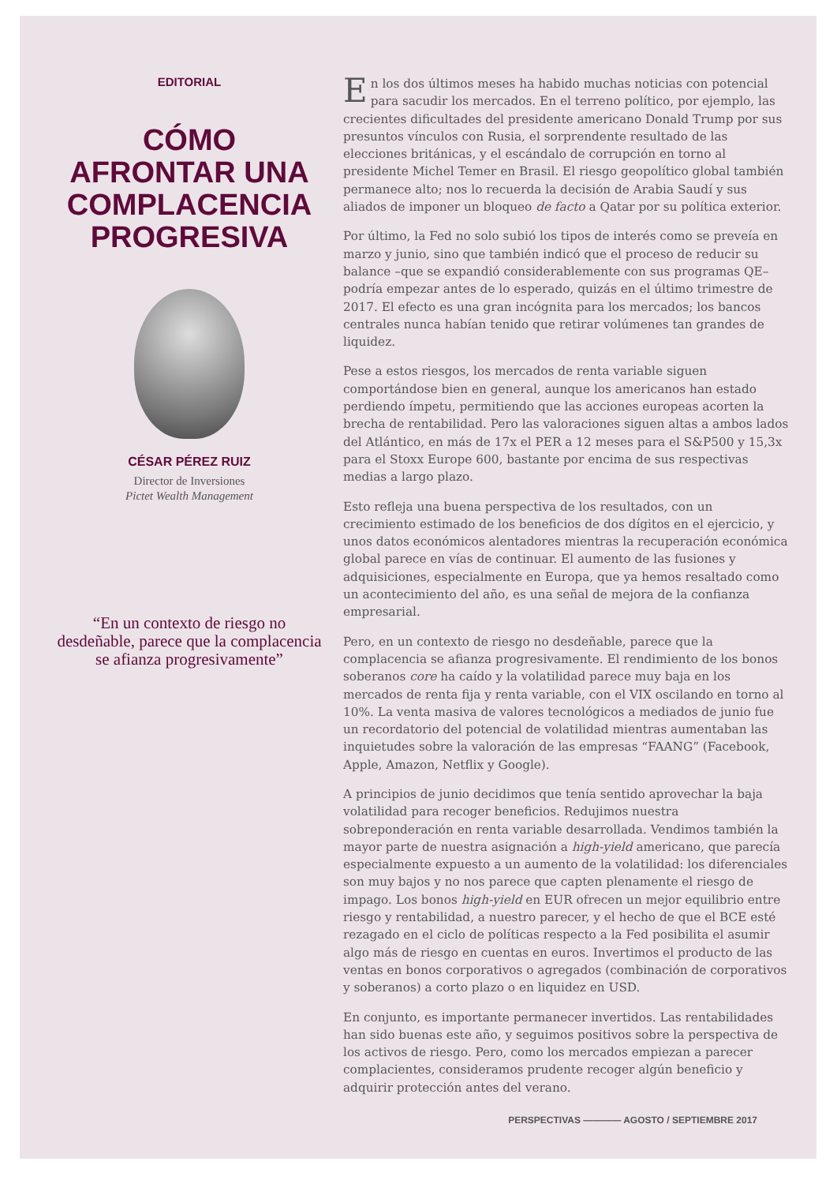EDITORIAL
CÓMO
AFRONTAR UNA
COMPLACENCIA
PROGRESIVA
CÉSAR PÉREZ RUIZ
Director de Inversiones
Pictet Wealth Management
“En un contexto de riesgo no desdeñable, parece que la complacencia se afianza progresivamente”
En los dos últimos meses ha habido muchas noticias con potencial para sacudir los mercados. En el terreno político, por ejemplo, las crecientes dificultades del presidente americano Donald Trump por sus presuntos vínculos con Rusia, el sorprendente resultado de las elecciones británicas, y el escándalo de corrupción en torno al presidente Michel Temer en Brasil. El riesgo geopolítico global también permanece alto; nos lo recuerda la decisión de Arabia Saudí y sus aliados de imponer un bloqueo de facto a Qatar por su política exterior.
Por último, la Fed no solo subió los tipos de interés como se preveía en marzo y junio, sino que también indicó que el proceso de reducir su balance –que se expandió considerablemente con sus programas QE– podría empezar antes de lo esperado, quizás en el último trimestre de 2017. El efecto es una gran incógnita para los mercados; los bancos centrales nunca habían tenido que retirar volúmenes tan grandes de liquidez.
Pese a estos riesgos, los mercados de renta variable siguen comportándose bien en general, aunque los americanos han estado perdiendo ímpetu, permitiendo que las acciones europeas acorten la brecha de rentabilidad. Pero las valoraciones siguen altas a ambos lados del Atlántico, en más de 17x el PER a 12 meses para el S&P500 y 15,3x para el Stoxx Europe 600, bastante por encima de sus respectivas medias a largo plazo.
Esto refleja una buena perspectiva de los resultados, con un crecimiento estimado de los beneficios de dos dígitos en el ejercicio, y unos datos económicos alentadores mientras la recuperación económica global parece en vías de continuar. El aumento de las fusiones y adquisiciones, especialmente en Europa, que ya hemos resaltado como un acontecimiento del año, es una señal de mejora de la confianza empresarial.
Pero, en un contexto de riesgo no desdeñable, parece que la complacencia se afianza progresivamente. El rendimiento de los bonos soberanos core ha caído y la volatilidad parece muy baja en los mercados de renta fija y renta variable, con el VIX oscilando en torno al 10%. La venta masiva de valores tecnológicos a mediados de junio fue un recordatorio del potencial de volatilidad mientras aumentaban las inquietudes sobre la valoración de las empresas “FAANG” (Facebook, Apple, Amazon, Netflix y Google).
A principios de junio decidimos que tenía sentido aprovechar la baja volatilidad para recoger beneficios. Redujimos nuestra sobreponderación en renta variable desarrollada. Vendimos también la mayor parte de nuestra asignación a high-yield americano, que parecía especialmente expuesto a un aumento de la volatilidad: los diferenciales son muy bajos y no nos parece que capten plenamente el riesgo de impago. Los bonos high-yield en EUR ofrecen un mejor equilibrio entre riesgo y rentabilidad, a nuestro parecer, y el hecho de que el BCE esté rezagado en el ciclo de políticas respecto a la Fed posibilita el asumir algo más de riesgo en cuentas en euros. Invertimos el producto de las ventas en bonos corporativos o agregados (combinación de corporativos y soberanos) a corto plazo o en liquidez en USD.
En conjunto, es importante permanecer invertidos. Las rentabilidades han sido buenas este año, y seguimos positivos sobre la perspectiva de los activos de riesgo. Pero, como los mercados empiezan a parecer complacientes, consideramos prudente recoger algún beneficio y adquirir protección antes del verano.
PERSPECTIVAS ———— AGOSTO / SEPTIEMBRE 2017